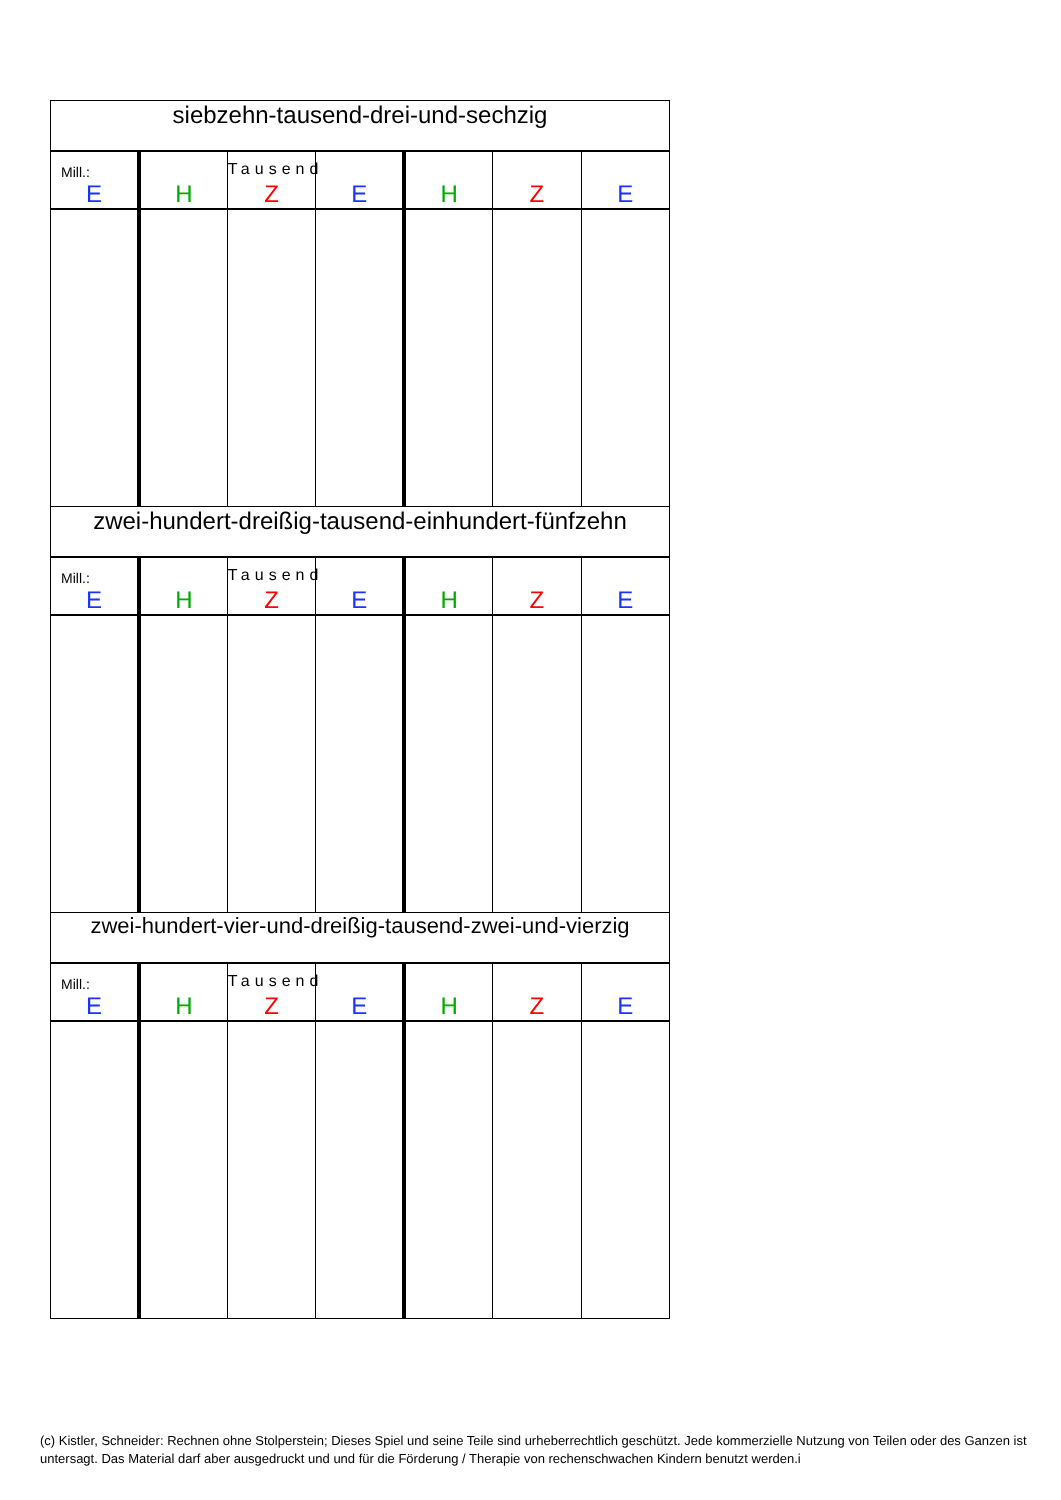| siebzehn-tausend-drei-und-sechzig |
| Mill.: E | H | Tausend Z | E | H | Z | E |
| zwei-hundert-dreißig-tausend-einhundert-fünfzehn |
| Mill.: E | H | Tausend Z | E | H | Z | E |
| zwei-hundert-vier-und-dreißig-tausend-zwei-und-vierzig |
| Mill.: E | H | Tausend Z | E | H | Z | E |
(c) Kistler, Schneider: Rechnen ohne Stolperstein; Dieses Spiel und seine Teile sind urheberrechtlich geschützt. Jede kommerzielle Nutzung von Teilen oder des Ganzen ist untersagt. Das Material darf aber ausgedruckt und und für die Förderung / Therapie von rechenschwachen Kindern benutzt werden.i